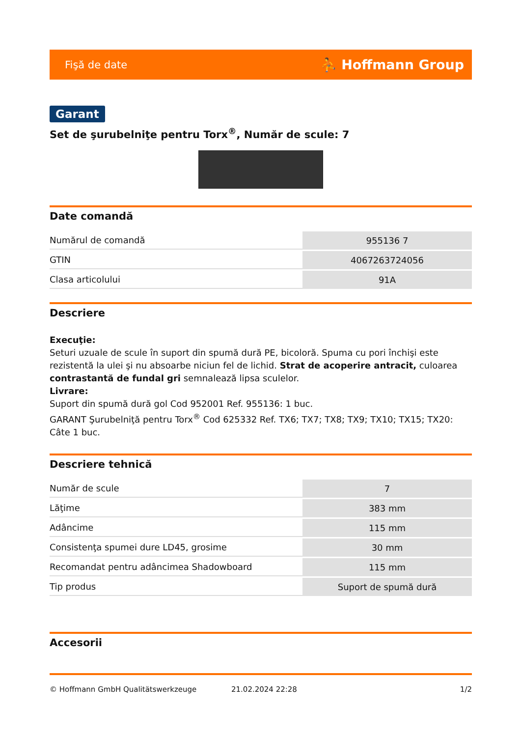Fişă de date ⛹ Hoffmann Group
Garant
Set de şurubelniţe pentru Torx<sup>®</sup>, Număr de scule: 7
Date comandă
| Numărul de comandă | 955136 7 |
| GTIN | 4067263724056 |
| Clasa articolului | 91A |
Descriere
Execuţie:
Seturi uzuale de scule în suport din spumă dură PE, bicoloră. Spuma cu pori închişi este rezistentă la ulei şi nu absoarbe niciun fel de lichid. Strat de acoperire antracit, culoarea contrastantă de fundal gri semnalează lipsa sculelor.
Livrare:
Suport din spumă dură gol Cod 952001 Ref. 955136: 1 buc.
GARANT Şurubelniţă pentru Torx<sup>®</sup> Cod 625332 Ref. TX6; TX7; TX8; TX9; TX10; TX15; TX20: Câte 1 buc.
Descriere tehnică
| Număr de scule | 7 |
| Lăţime | 383 mm |
| Adâncime | 115 mm |
| Consistenţa spumei dure LD45, grosime | 30 mm |
| Recomandat pentru adâncimea Shadowboard | 115 mm |
| Tip produs | Suport de spumă dură |
Accesorii
© Hoffmann GmbH Qualitätswerkzeuge 21.02.2024 22:28 1/2